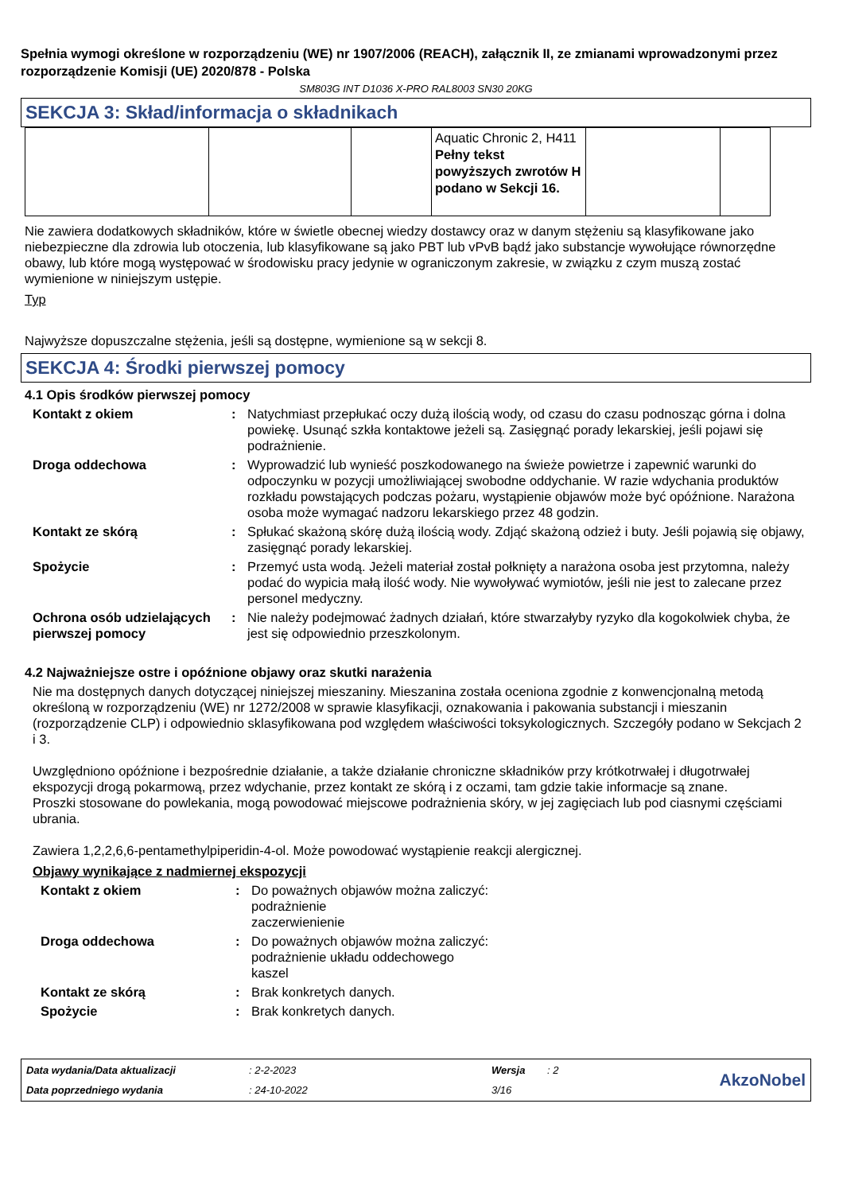Spełnia wymogi określone w rozporządzeniu (WE) nr 1907/2006 (REACH), załącznik II, ze zmianami wprowadzonymi przez rozporządzenie Komisji (UE) 2020/878 - Polska
SM803G INT D1036 X-PRO RAL8003 SN30 20KG
SEKCJA 3: Skład/informacja o składnikach
| | | | Aquatic Chronic 2, H411 Pełny tekst powyższych zwrotów H podano w Sekcji 16. | | |
Nie zawiera dodatkowych składników, które w świetle obecnej wiedzy dostawcy oraz w danym stężeniu są klasyfikowane jako niebezpieczne dla zdrowia lub otoczenia, lub klasyfikowane są jako PBT lub vPvB bądź jako substancje wywołujące równorzędne obawy, lub które mogą występować w środowisku pracy jedynie w ograniczonym zakresie, w związku z czym muszą zostać wymienione w niniejszym ustępie.
Typ
Najwyższe dopuszczalne stężenia, jeśli są dostępne, wymienione są w sekcji 8.
SEKCJA 4: Środki pierwszej pomocy
4.1 Opis środków pierwszej pomocy
Kontakt z okiem : Natychmiast przepłukać oczy dużą ilością wody, od czasu do czasu podnosząc górna i dolna powiekę. Usunąć szkła kontaktowe jeżeli są. Zasięgnąć porady lekarskiej, jeśli pojawi się podrażnienie.
Droga oddechowa : Wyprowadzić lub wynieść poszkodowanego na świeże powietrze i zapewnić warunki do odpoczynku w pozycji umożliwiającej swobodne oddychanie. W razie wdychania produktów rozkładu powstających podczas pożaru, wystąpienie objawów może być opóźnione. Narażona osoba może wymagać nadzoru lekarskiego przez 48 godzin.
Kontakt ze skórą : Spłukać skażoną skórę dużą ilością wody. Zdjąć skażoną odzież i buty. Jeśli pojawią się objawy, zasięgnąć porady lekarskiej.
Spożycie : Przemyć usta wodą. Jeżeli materiał został połknięty a narażona osoba jest przytomna, należy podać do wypicia małą ilość wody. Nie wywoływać wymiotów, jeśli nie jest to zalecane przez personel medyczny.
Ochrona osób udzielających pierwszej pomocy
: Nie należy podejmować żadnych działań, które stwarzałyby ryzyko dla kogokolwiek chyba, że jest się odpowiednio przeszkolonym.
4.2 Najważniejsze ostre i opóźnione objawy oraz skutki narażenia
Nie ma dostępnych danych dotyczącej niniejszej mieszaniny. Mieszanina została oceniona zgodnie z konwencjonalną metodą określoną w rozporządzeniu (WE) nr 1272/2008 w sprawie klasyfikacji, oznakowania i pakowania substancji i mieszanin (rozporządzenie CLP) i odpowiednio sklasyfikowana pod względem właściwości toksykologicznych. Szczegóły podano w Sekcjach 2 i 3.
Uwzględniono opóźnione i bezpośrednie działanie, a także działanie chroniczne składników przy krótkotrwałej i długotrwałej ekspozycji drogą pokarmową, przez wdychanie, przez kontakt ze skórą i z oczami, tam gdzie takie informacje są znane.
Proszki stosowane do powlekania, mogą powodować miejscowe podrażnienia skóry, w jej zagięciach lub pod ciasnymi częściami ubrania.
Zawiera 1,2,2,6,6-pentamethylpiperidin-4-ol. Może powodować wystąpienie reakcji alergicznej.
Objawy wynikające z nadmiernej ekspozycji
Kontakt z okiem : Do poważnych objawów można zaliczyć:
podrażnienie
zaczerwienienie
Droga oddechowa : Do poważnych objawów można zaliczyć:
podrażnienie układu oddechowego
kaszel
Kontakt ze skórą : Brak konkretych danych.
Spożycie : Brak konkretych danych.
Data wydania/Data aktualizacji: 2-2-2023 Wersja: 2 AkzoNobel Data poprzedniego wydania: 24-10-2022 3/16